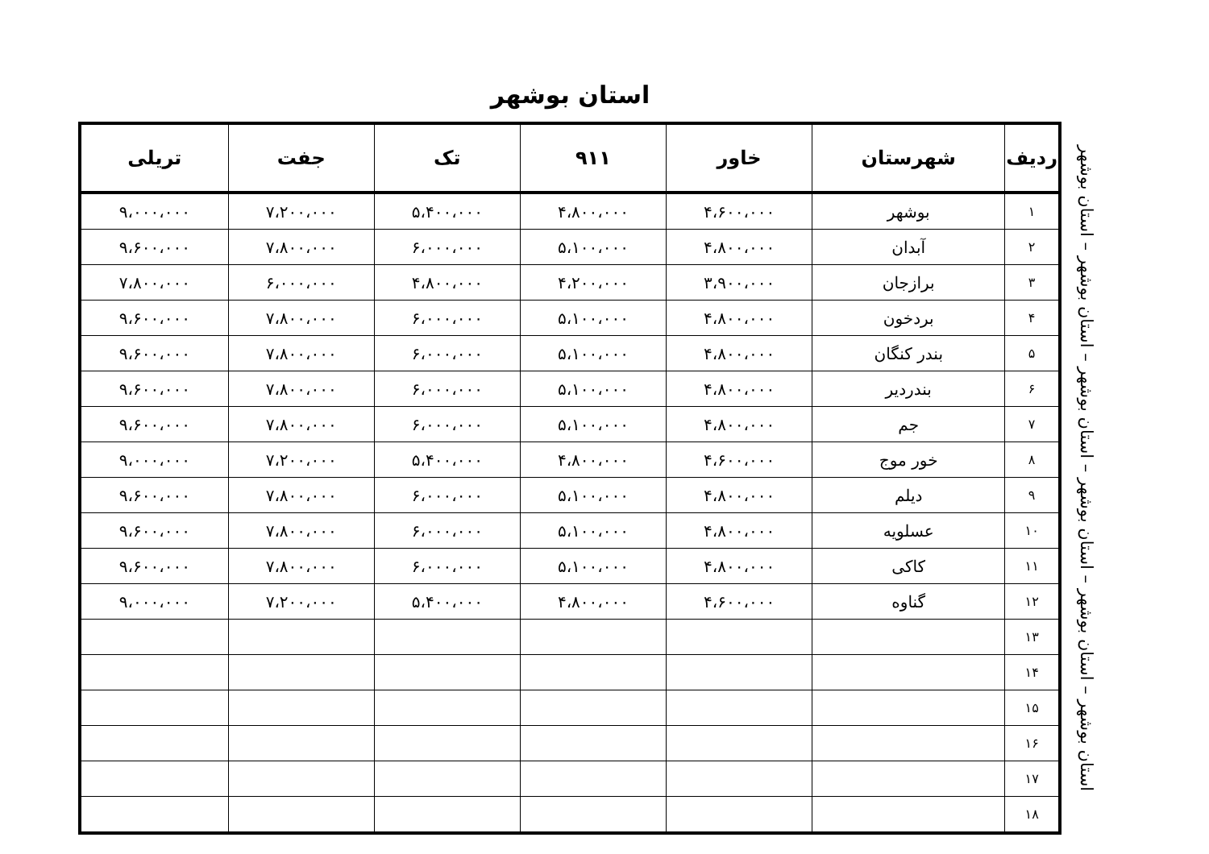استان بوشهر
| ردیف | شهرستان | خاور | ۹۱۱ | تک | جفت | تریلی |
| --- | --- | --- | --- | --- | --- | --- |
| ۱ | بوشهر | ۴،۶۰۰،۰۰۰ | ۴،۸۰۰،۰۰۰ | ۵،۴۰۰،۰۰۰ | ۷،۲۰۰،۰۰۰ | ۹،۰۰۰،۰۰۰ |
| ۲ | آبدان | ۴،۸۰۰،۰۰۰ | ۵،۱۰۰،۰۰۰ | ۶،۰۰۰،۰۰۰ | ۷،۸۰۰،۰۰۰ | ۹،۶۰۰،۰۰۰ |
| ۳ | برازجان | ۳،۹۰۰،۰۰۰ | ۴،۲۰۰،۰۰۰ | ۴،۸۰۰،۰۰۰ | ۶،۰۰۰،۰۰۰ | ۷،۸۰۰،۰۰۰ |
| ۴ | بردخون | ۴،۸۰۰،۰۰۰ | ۵،۱۰۰،۰۰۰ | ۶،۰۰۰،۰۰۰ | ۷،۸۰۰،۰۰۰ | ۹،۶۰۰،۰۰۰ |
| ۵ | بندر کنگان | ۴،۸۰۰،۰۰۰ | ۵،۱۰۰،۰۰۰ | ۶،۰۰۰،۰۰۰ | ۷،۸۰۰،۰۰۰ | ۹،۶۰۰،۰۰۰ |
| ۶ | بندردیر | ۴،۸۰۰،۰۰۰ | ۵،۱۰۰،۰۰۰ | ۶،۰۰۰،۰۰۰ | ۷،۸۰۰،۰۰۰ | ۹،۶۰۰،۰۰۰ |
| ۷ | جم | ۴،۸۰۰،۰۰۰ | ۵،۱۰۰،۰۰۰ | ۶،۰۰۰،۰۰۰ | ۷،۸۰۰،۰۰۰ | ۹،۶۰۰،۰۰۰ |
| ۸ | خور موج | ۴،۶۰۰،۰۰۰ | ۴،۸۰۰،۰۰۰ | ۵،۴۰۰،۰۰۰ | ۷،۲۰۰،۰۰۰ | ۹،۰۰۰،۰۰۰ |
| ۹ | دیلم | ۴،۸۰۰،۰۰۰ | ۵،۱۰۰،۰۰۰ | ۶،۰۰۰،۰۰۰ | ۷،۸۰۰،۰۰۰ | ۹،۶۰۰،۰۰۰ |
| ۱۰ | عسلویه | ۴،۸۰۰،۰۰۰ | ۵،۱۰۰،۰۰۰ | ۶،۰۰۰،۰۰۰ | ۷،۸۰۰،۰۰۰ | ۹،۶۰۰،۰۰۰ |
| ۱۱ | کاکی | ۴،۸۰۰،۰۰۰ | ۵،۱۰۰،۰۰۰ | ۶،۰۰۰،۰۰۰ | ۷،۸۰۰،۰۰۰ | ۹،۶۰۰،۰۰۰ |
| ۱۲ | گناوه | ۴،۶۰۰،۰۰۰ | ۴،۸۰۰،۰۰۰ | ۵،۴۰۰،۰۰۰ | ۷،۲۰۰،۰۰۰ | ۹،۰۰۰،۰۰۰ |
| ۱۳ | | | | | | |
| ۱۴ | | | | | | |
| ۱۵ | | | | | | |
| ۱۶ | | | | | | |
| ۱۷ | | | | | | |
| ۱۸ | | | | | | |
استان بوشهر – استان بوشهر – استان بوشهر – استان بوشهر – استان بوشهر – استان بوشهر